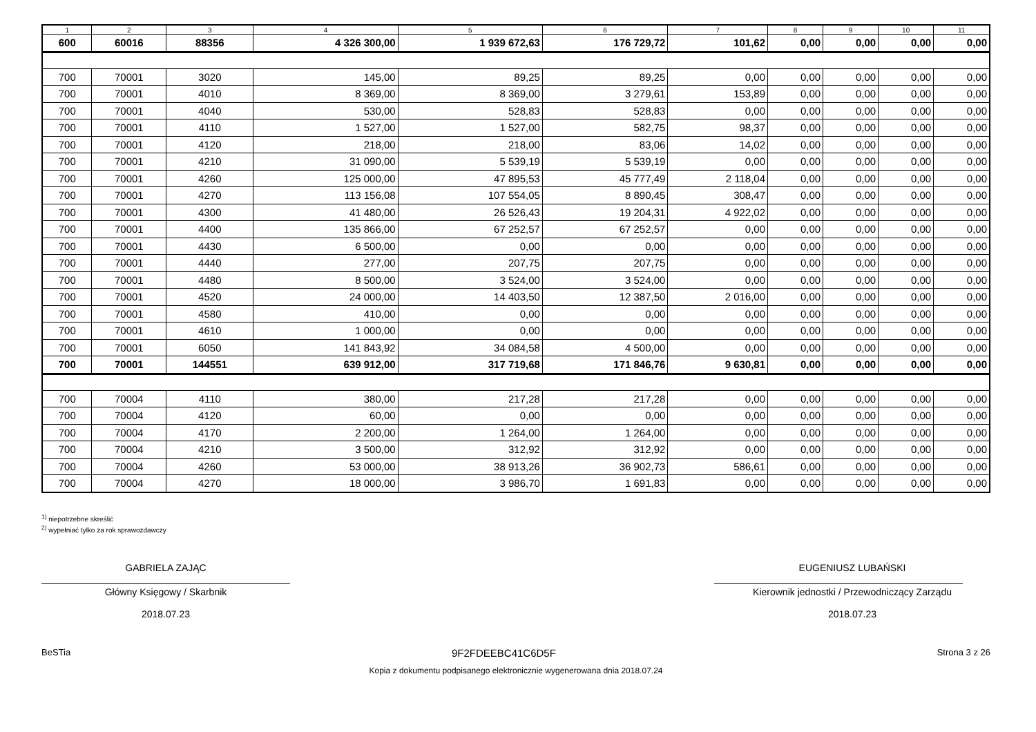| 1 | 2 | 3 | 4 | 5 | 6 | 7 | 8 | 9 | 10 | 11 |
| --- | --- | --- | --- | --- | --- | --- | --- | --- | --- | --- |
| 600 | 60016 | 88356 | 4 326 300,00 | 1 939 672,63 | 176 729,72 | 101,62 | 0,00 | 0,00 | 0,00 | 0,00 |
| 700 | 70001 | 3020 | 145,00 | 89,25 | 89,25 | 0,00 | 0,00 | 0,00 | 0,00 | 0,00 |
| 700 | 70001 | 4010 | 8 369,00 | 8 369,00 | 3 279,61 | 153,89 | 0,00 | 0,00 | 0,00 | 0,00 |
| 700 | 70001 | 4040 | 530,00 | 528,83 | 528,83 | 0,00 | 0,00 | 0,00 | 0,00 | 0,00 |
| 700 | 70001 | 4110 | 1 527,00 | 1 527,00 | 582,75 | 98,37 | 0,00 | 0,00 | 0,00 | 0,00 |
| 700 | 70001 | 4120 | 218,00 | 218,00 | 83,06 | 14,02 | 0,00 | 0,00 | 0,00 | 0,00 |
| 700 | 70001 | 4210 | 31 090,00 | 5 539,19 | 5 539,19 | 0,00 | 0,00 | 0,00 | 0,00 | 0,00 |
| 700 | 70001 | 4260 | 125 000,00 | 47 895,53 | 45 777,49 | 2 118,04 | 0,00 | 0,00 | 0,00 | 0,00 |
| 700 | 70001 | 4270 | 113 156,08 | 107 554,05 | 8 890,45 | 308,47 | 0,00 | 0,00 | 0,00 | 0,00 |
| 700 | 70001 | 4300 | 41 480,00 | 26 526,43 | 19 204,31 | 4 922,02 | 0,00 | 0,00 | 0,00 | 0,00 |
| 700 | 70001 | 4400 | 135 866,00 | 67 252,57 | 67 252,57 | 0,00 | 0,00 | 0,00 | 0,00 | 0,00 |
| 700 | 70001 | 4430 | 6 500,00 | 0,00 | 0,00 | 0,00 | 0,00 | 0,00 | 0,00 | 0,00 |
| 700 | 70001 | 4440 | 277,00 | 207,75 | 207,75 | 0,00 | 0,00 | 0,00 | 0,00 | 0,00 |
| 700 | 70001 | 4480 | 8 500,00 | 3 524,00 | 3 524,00 | 0,00 | 0,00 | 0,00 | 0,00 | 0,00 |
| 700 | 70001 | 4520 | 24 000,00 | 14 403,50 | 12 387,50 | 2 016,00 | 0,00 | 0,00 | 0,00 | 0,00 |
| 700 | 70001 | 4580 | 410,00 | 0,00 | 0,00 | 0,00 | 0,00 | 0,00 | 0,00 | 0,00 |
| 700 | 70001 | 4610 | 1 000,00 | 0,00 | 0,00 | 0,00 | 0,00 | 0,00 | 0,00 | 0,00 |
| 700 | 70001 | 6050 | 141 843,92 | 34 084,58 | 4 500,00 | 0,00 | 0,00 | 0,00 | 0,00 | 0,00 |
| 700 | 70001 | 144551 | 639 912,00 | 317 719,68 | 171 846,76 | 9 630,81 | 0,00 | 0,00 | 0,00 | 0,00 |
| 700 | 70004 | 4110 | 380,00 | 217,28 | 217,28 | 0,00 | 0,00 | 0,00 | 0,00 | 0,00 |
| 700 | 70004 | 4120 | 60,00 | 0,00 | 0,00 | 0,00 | 0,00 | 0,00 | 0,00 | 0,00 |
| 700 | 70004 | 4170 | 2 200,00 | 1 264,00 | 1 264,00 | 0,00 | 0,00 | 0,00 | 0,00 | 0,00 |
| 700 | 70004 | 4210 | 3 500,00 | 312,92 | 312,92 | 0,00 | 0,00 | 0,00 | 0,00 | 0,00 |
| 700 | 70004 | 4260 | 53 000,00 | 38 913,26 | 36 902,73 | 586,61 | 0,00 | 0,00 | 0,00 | 0,00 |
| 700 | 70004 | 4270 | 18 000,00 | 3 986,70 | 1 691,83 | 0,00 | 0,00 | 0,00 | 0,00 | 0,00 |
<sup>1)</sup> niepotrzebne skreślić
<sup>2)</sup> wypełniać tylko za rok sprawozdawczy
GABRIELA ZAJĄC
Główny Księgowy / Skarbnik
2018.07.23
EUGENIUSZ LUBAŃSKI
Kierownik jednostki / Przewodniczący Zarządu
2018.07.23
BeSTia 9F2FDEEBC41C6D5F Strona 3 z 26
Kopia z dokumentu podpisanego elektronicznie wygenerowana dnia 2018.07.24